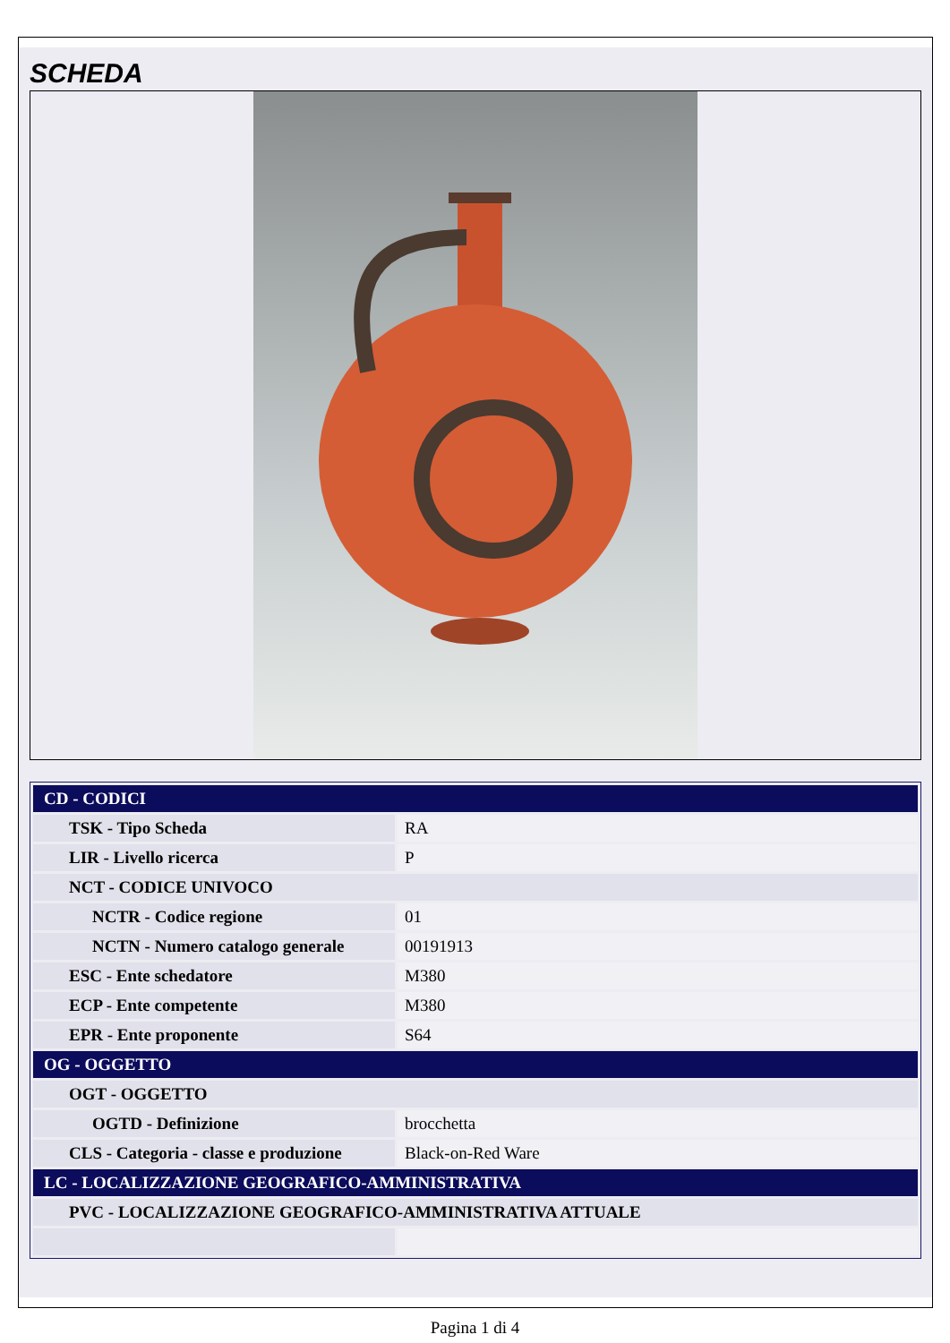SCHEDA
| CD - CODICI | |
| TSK - Tipo Scheda | RA |
| LIR - Livello ricerca | P |
| NCT - CODICE UNIVOCO | |
| NCTR - Codice regione | 01 |
| NCTN - Numero catalogo generale | 00191913 |
| ESC - Ente schedatore | M380 |
| ECP - Ente competente | M380 |
| EPR - Ente proponente | S64 |
| OG - OGGETTO | |
| OGT - OGGETTO | |
| OGTD - Definizione | brocchetta |
| CLS - Categoria - classe e produzione | Black-on-Red Ware |
| LC - LOCALIZZAZIONE GEOGRAFICO-AMMINISTRATIVA | |
| PVC - LOCALIZZAZIONE GEOGRAFICO-AMMINISTRATIVA ATTUALE | |
Pagina 1 di 4